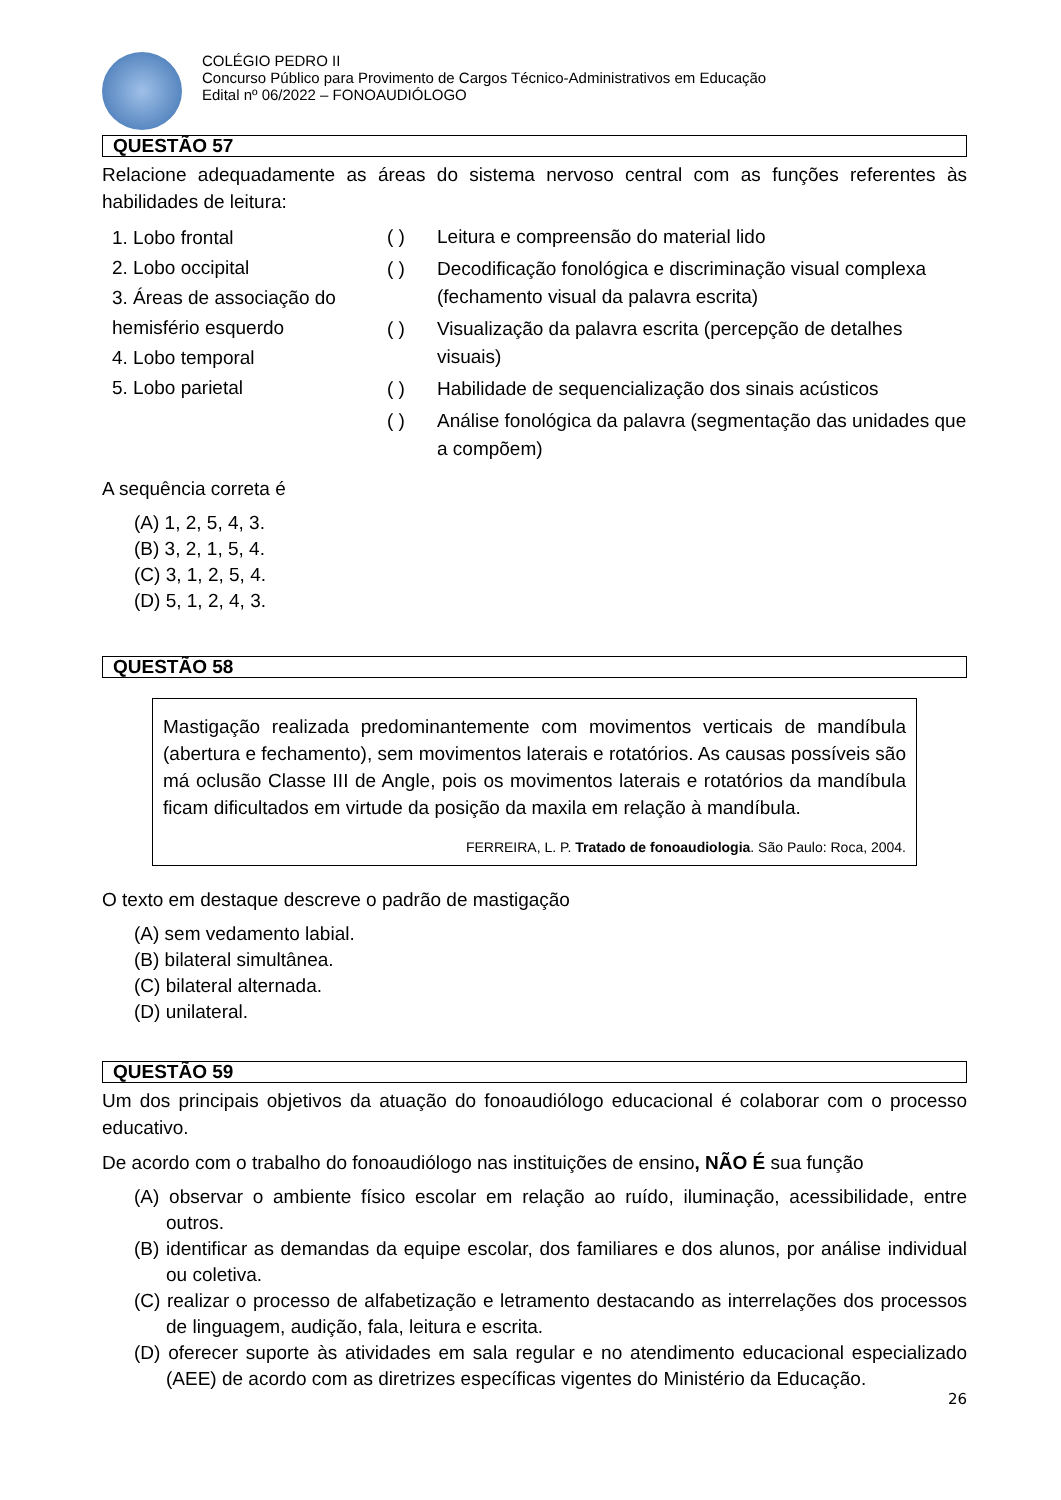COLÉGIO PEDRO II
Concurso Público para Provimento de Cargos Técnico-Administrativos em Educação
Edital nº 06/2022 – FONOAUDIÓLOGO
QUESTÃO 57
Relacione adequadamente as áreas do sistema nervoso central com as funções referentes às habilidades de leitura:
1. Lobo frontal
2. Lobo occipital
3. Áreas de associação do hemisfério esquerdo
4. Lobo temporal
5. Lobo parietal
( ) Leitura e compreensão do material lido
( ) Decodificação fonológica e discriminação visual complexa (fechamento visual da palavra escrita)
( ) Visualização da palavra escrita (percepção de detalhes visuais)
( ) Habilidade de sequencialização dos sinais acústicos
( ) Análise fonológica da palavra (segmentação das unidades que a compõem)
A sequência correta é
(A) 1, 2, 5, 4, 3.
(B) 3, 2, 1, 5, 4.
(C) 3, 1, 2, 5, 4.
(D) 5, 1, 2, 4, 3.
QUESTÃO 58
Mastigação realizada predominantemente com movimentos verticais de mandíbula (abertura e fechamento), sem movimentos laterais e rotatórios. As causas possíveis são má oclusão Classe III de Angle, pois os movimentos laterais e rotatórios da mandíbula ficam dificultados em virtude da posição da maxila em relação à mandíbula.
FERREIRA, L. P. Tratado de fonoaudiologia. São Paulo: Roca, 2004.
O texto em destaque descreve o padrão de mastigação
(A) sem vedamento labial.
(B) bilateral simultânea.
(C) bilateral alternada.
(D) unilateral.
QUESTÃO 59
Um dos principais objetivos da atuação do fonoaudiólogo educacional é colaborar com o processo educativo.
De acordo com o trabalho do fonoaudiólogo nas instituições de ensino, NÃO É sua função
(A) observar o ambiente físico escolar em relação ao ruído, iluminação, acessibilidade, entre outros.
(B) identificar as demandas da equipe escolar, dos familiares e dos alunos, por análise individual ou coletiva.
(C) realizar o processo de alfabetização e letramento destacando as interrelações dos processos de linguagem, audição, fala, leitura e escrita.
(D) oferecer suporte às atividades em sala regular e no atendimento educacional especializado (AEE) de acordo com as diretrizes específicas vigentes do Ministério da Educação.
26